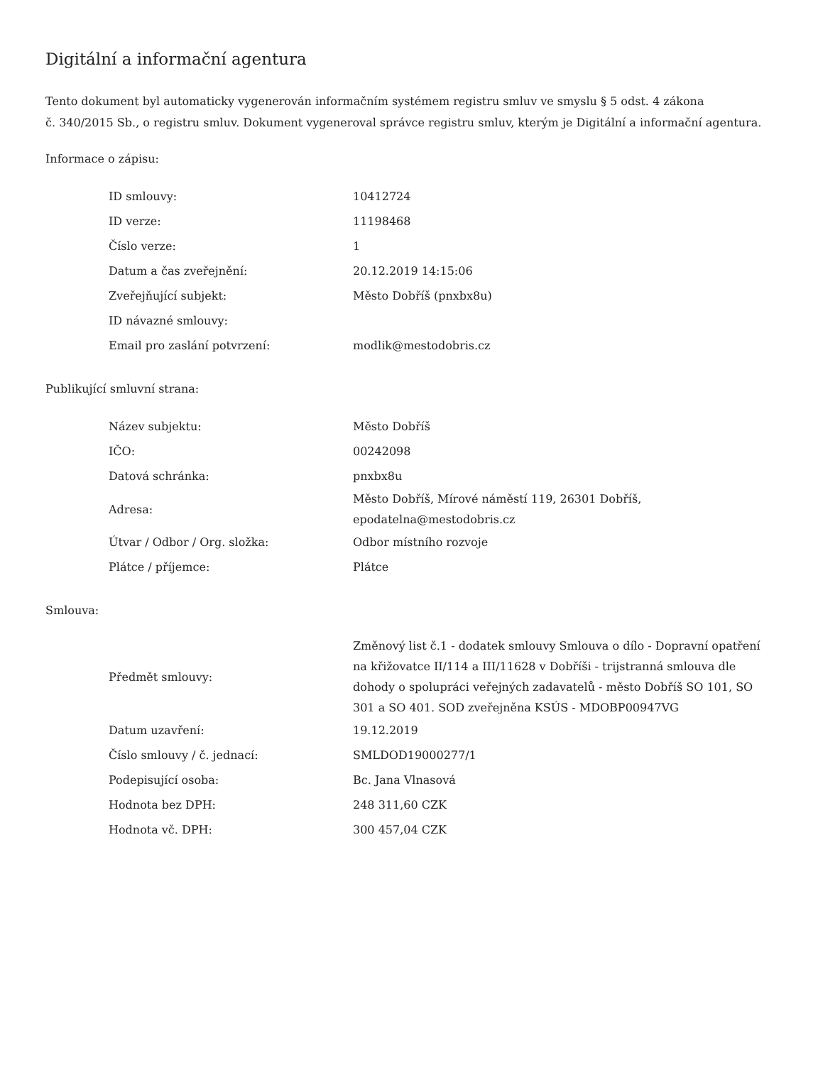Digitální a informační agentura
Tento dokument byl automaticky vygenerován informačním systémem registru smluv ve smyslu § 5 odst. 4 zákona
č. 340/2015 Sb., o registru smluv. Dokument vygeneroval správce registru smluv, kterým je Digitální a informační agentura.
Informace o zápisu:
| ID smlouvy: | 10412724 |
| ID verze: | 11198468 |
| Číslo verze: | 1 |
| Datum a čas zveřejnění: | 20.12.2019 14:15:06 |
| Zveřejňující subjekt: | Město Dobříš (pnxbx8u) |
| ID návazné smlouvy: | |
| Email pro zaslání potvrzení: | modlik@mestodobris.cz |
Publikující smluvní strana:
| Název subjektu: | Město Dobříš |
| IČO: | 00242098 |
| Datová schránka: | pnxbx8u |
| Adresa: | Město Dobříš, Mírové náměstí 119, 26301 Dobříš, epodatelna@mestodobris.cz |
| Útvar / Odbor / Org. složka: | Odbor místního rozvoje |
| Plátce / příjemce: | Plátce |
Smlouva:
| Předmět smlouvy: | Změnový list č.1 - dodatek smlouvy Smlouva o dílo - Dopravní opatření na křižovatce II/114 a III/11628 v Dobříši - trijstranná smlouva dle dohody o spolupráci veřejných zadavatelů - město Dobříš SO 101, SO 301 a SO 401. SOD zveřejněna KSÚS - MDOBP00947VG |
| Datum uzavření: | 19.12.2019 |
| Číslo smlouvy / č. jednací: | SMLDOD19000277/1 |
| Podepisující osoba: | Bc. Jana Vlnasová |
| Hodnota bez DPH: | 248 311,60 CZK |
| Hodnota vč. DPH: | 300 457,04 CZK |